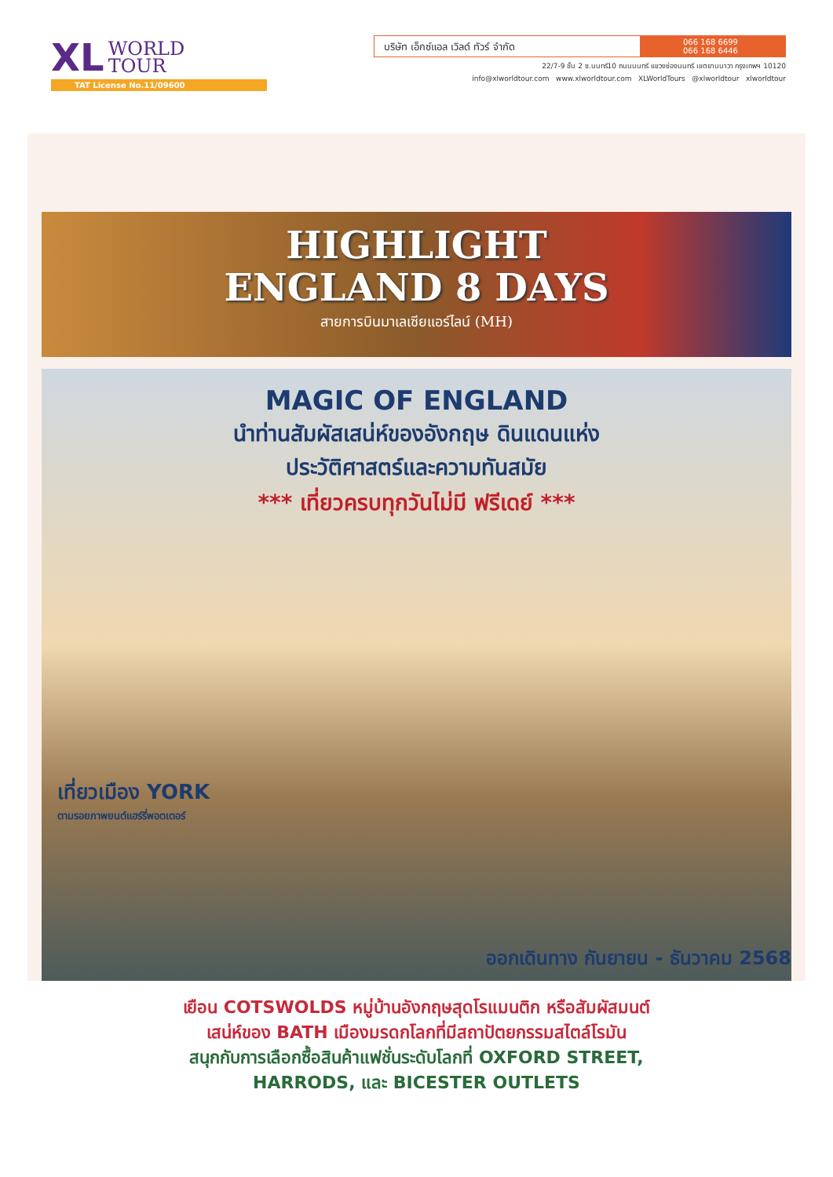XL WORLD
TOUR
TAT License No.11/09600
บริษัท เอ็กซ์แอล เวิลด์ ทัวร์ จำกัด
066 168 6699
066 168 6446
22/7-9 ชั้น 2 ซ.นนทรี10 ถนนนนทรี แขวงช่องนนทรี เขตยานนาวา กรุงเทพฯ 10120
info@xlworldtour.com www.xlworldtour.com XLWorldTours @xlworldtour xlworldtour
HIGHLIGHT
ENGLAND 8 DAYS
สายการบินมาเลเซียแอร์ไลน์ (MH)
MAGIC OF ENGLAND
นำท่านสัมผัสเสน่ห์ของอังกฤษ ดินแดนแห่ง
ประวัติศาสตร์และความทันสมัย
*** เที่ยวครบทุกวันไม่มี ฟรีเดย์ ***
เที่ยวเมือง YORK
ตามรอยภาพยนต์แฮร์รี่พอตเตอร์
ออกเดินทาง กันยายน - ธันวาคม 2568
เยือน COTSWOLDS หมู่บ้านอังกฤษสุดโรแมนติก หรือสัมผัสมนต์
เสน่ห์ของ BATH เมืองมรดกโลกที่มีสถาปัตยกรรมสไตล์โรมัน
สนุกกับการเลือกซื้อสินค้าแฟชั่นระดับโลกที่ OXFORD STREET,
HARRODS, และ BICESTER OUTLETS